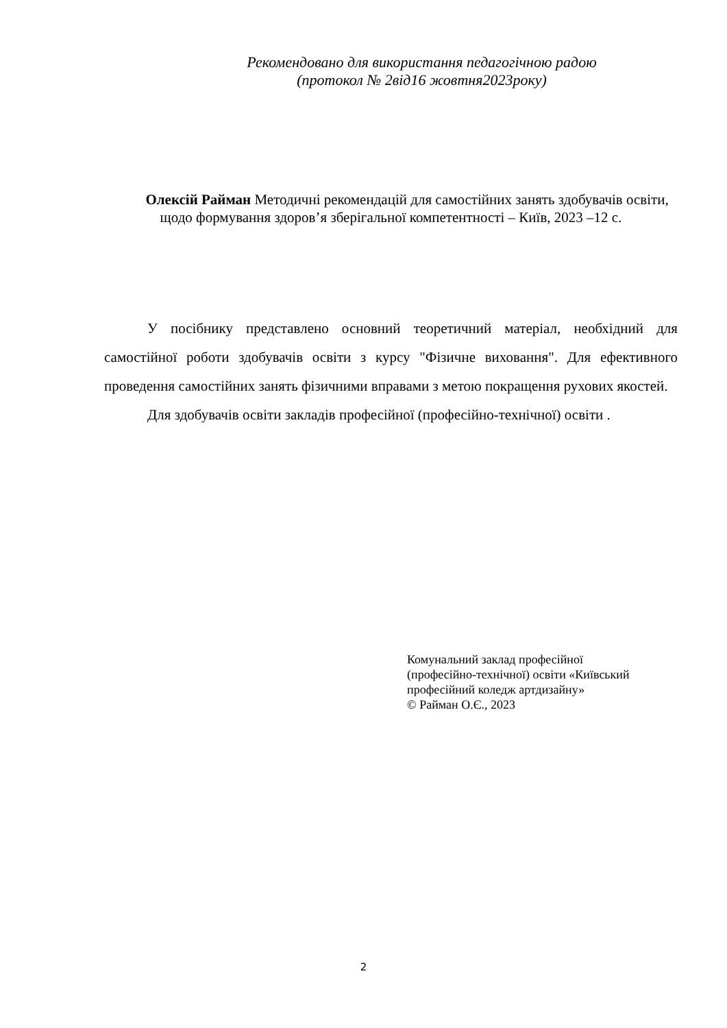Рекомендовано для використання педагогічною радою
(протокол № 2від16 жовтня2023року)
Олексій Райман Методичні рекомендацій для самостійних занять здобувачів освіти, щодо формування здоров’я зберігальної компетентності – Київ, 2023 –12 с.
У посібнику представлено основний теоретичний матеріал, необхідний для самостійної роботи здобувачів освіти з курсу "Фізичне виховання". Для ефективного проведення самостійних занять фізичними вправами з метою покращення рухових якостей.
Для здобувачів освіти закладів професійної (професійно-технічної) освіти .
Комунальний заклад професійної
(професійно-технічної) освіти «Київський
професійний коледж артдизайну»
© Райман О.Є., 2023
2